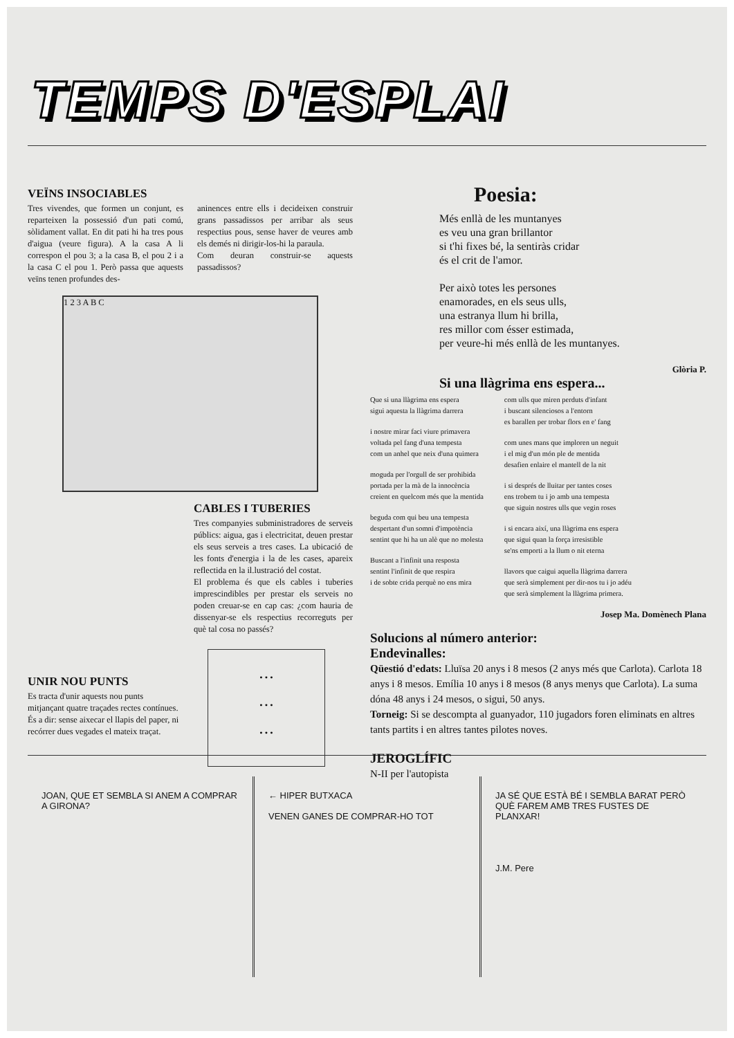TEMPS D'ESPLAI
VEÏNS INSOCIABLES
Tres vivendes, que formen un conjunt, es reparteixen la possessió d'un pati comú, sòlidament vallat. En dit pati hi ha tres pous d'aigua (veure figura). A la casa A li correspon el pou 3; a la casa B, el pou 2 i a la casa C el pou 1. Però passa que aquests veïns tenen profundes des-
aninences entre ells i decideixen construir grans passadissos per arribar als seus respectius pous, sense haver de veures amb els demés ni dirigir-los-hi la paraula.
Com deuran construir-se aquests passadissos?
1 2 3 A B C
UNIR NOU PUNTS
Es tracta d'unir aquests nou punts mitjançant quatre traçades rectes contínues. És a dir: sense aixecar el llapis del paper, ni recórrer dues vegades el mateix traçat.
CABLES I TUBERIES
Tres companyies subministradores de serveis públics: aigua, gas i electricitat, deuen prestar els seus serveis a tres cases. La ubicació de les fonts d'energia i la de les cases, apareix reflectida en la il.lustració del costat.
El problema és que els cables i tuberies imprescindibles per prestar els serveis no poden creuar-se en cap cas: ¿com hauria de dissenyar-se els respectius recorreguts per què tal cosa no passés?
• • •
• • •
• • •
Poesia:
Més enllà de les muntanyes
es veu una gran brillantor
si t'hi fixes bé, la sentiràs cridar
és el crit de l'amor.
Per això totes les persones
enamorades, en els seus ulls,
una estranya llum hi brilla,
res millor com ésser estimada,
per veure-hi més enllà de les muntanyes.
Glòria P.
Si una llàgrima ens espera...
Que si una llàgrima ens espera
sigui aquesta la llàgrima darrera
i nostre mirar faci viure primavera
voltada pel fang d'una tempesta
com un anhel que neix d'una quimera
moguda per l'orgull de ser prohibida
portada per la mà de la innocència
creient en quelcom més que la mentida
beguda com qui beu una tempesta
despertant d'un somni d'impotència
sentint que hi ha un alè que no molesta
Buscant a l'infinit una resposta
sentint l'infinit de que respira
i de sobte crida perquè no ens mira
com ulls que miren perduts d'infant
i buscant silenciosos a l'entorn
es barallen per trobar flors en e' fang
com unes mans que imploren un neguit
i el mig d'un món ple de mentida
desafien enlaire el mantell de la nit
i si després de lluitar per tantes coses
ens trobem tu i jo amb una tempesta
que siguin nostres ulls que vegin roses
i si encara així, una llàgrima ens espera
que sigui quan la força irresistible
se'ns emporti a la llum o nit eterna
llavors que caigui aquella llàgrima darrera
que serà simplement per dir-nos tu i jo adéu
que serà simplement la llàgrima primera.
Josep Ma. Domènech Plana
Solucions al número anterior:
Endevinalles:
Qüestió d'edats: Lluïsa 20 anys i 8 mesos (2 anys més que Carlota). Carlota 18 anys i 8 mesos. Emília 10 anys i 8 mesos (8 anys menys que Carlota). La suma dóna 48 anys i 24 mesos, o sigui, 50 anys.
Torneig: Si se descompta al guanyador, 110 jugadors foren eliminats en altres tants partits i en altres tantes pilotes noves.
JEROGLÍFIC
N-II per l'autopista
JOAN, QUE ET SEMBLA SI ANEM A COMPRAR A GIRONA?
← HIPER BUTXACA
VENEN GANES DE COMPRAR-HO TOT
JA SÉ QUE ESTÀ BÉ I SEMBLA BARAT PERÒ QUÈ FAREM AMB TRES FUSTES DE PLANXAR!
J.M. Pere